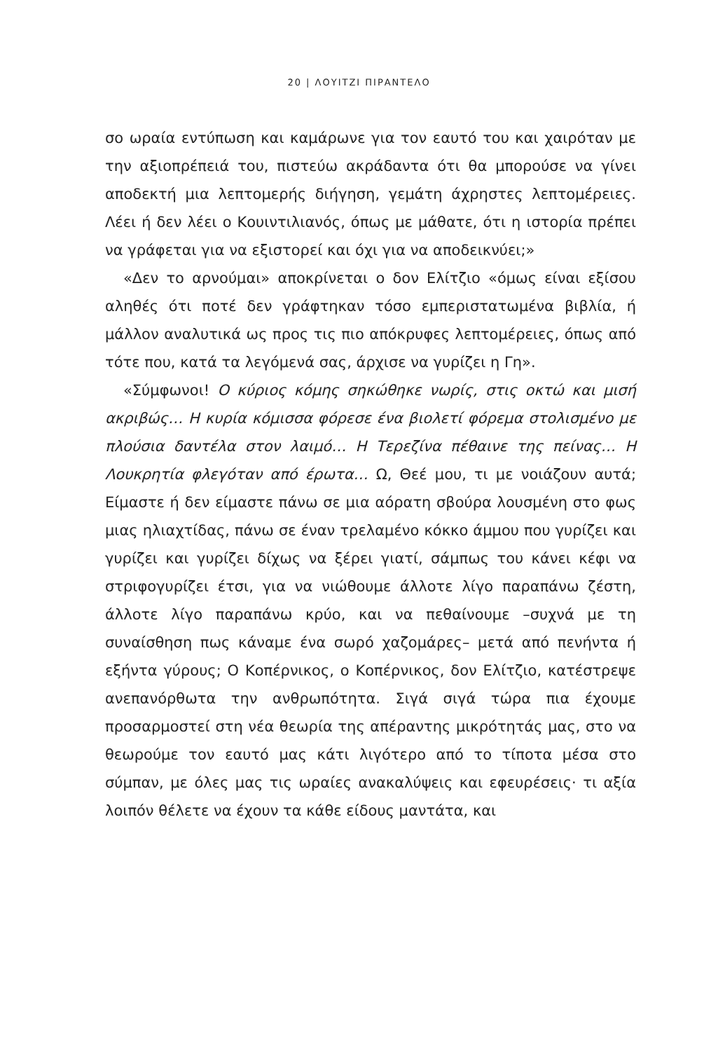20 | ΛΟΥΙΤΖΙ ΠΙΡΑΝΤΕΛΟ
σο ωραία εντύπωση και καμάρωνε για τον εαυτό του και χαιρόταν με την αξιοπρέπειά του, πιστεύω ακράδαντα ότι θα μπορούσε να γίνει αποδεκτή μια λεπτομερής διήγηση, γεμάτη άχρηστες λεπτομέρειες. Λέει ή δεν λέει ο Κουιντιλιανός, όπως με μάθατε, ότι η ιστορία πρέπει να γράφεται για να εξιστορεί και όχι για να αποδεικνύει;»
«Δεν το αρνούμαι» αποκρίνεται ο δον Ελίτζιο «όμως είναι εξίσου αληθές ότι ποτέ δεν γράφτηκαν τόσο εμπεριστατωμένα βιβλία, ή μάλλον αναλυτικά ως προς τις πιο απόκρυφες λεπτομέρειες, όπως από τότε που, κατά τα λεγόμενά σας, άρχισε να γυρίζει η Γη».
«Σύμφωνοι! Ο κύριος κόμης σηκώθηκε νωρίς, στις οκτώ και μισή ακριβώς… Η κυρία κόμισσα φόρεσε ένα βιολετί φόρεμα στολισμένο με πλούσια δαντέλα στον λαιμό… Η Τερεζίνα πέθαινε της πείνας… Η Λουκρητία φλεγόταν από έρωτα… Ω, Θεέ μου, τι με νοιάζουν αυτά; Είμαστε ή δεν είμαστε πάνω σε μια αόρατη σβούρα λουσμένη στο φως μιας ηλιαχτίδας, πάνω σε έναν τρελαμένο κόκκο άμμου που γυρίζει και γυρίζει και γυρίζει δίχως να ξέρει γιατί, σάμπως του κάνει κέφι να στριφογυρίζει έτσι, για να νιώθουμε άλλοτε λίγο παραπάνω ζέστη, άλλοτε λίγο παραπάνω κρύο, και να πεθαίνουμε –συχνά με τη συναίσθηση πως κάναμε ένα σωρό χαζομάρες– μετά από πενήντα ή εξήντα γύρους; Ο Κοπέρνικος, ο Κοπέρνικος, δον Ελίτζιο, κατέστρεψε ανεπανόρθωτα την ανθρωπότητα. Σιγά σιγά τώρα πια έχουμε προσαρμοστεί στη νέα θεωρία της απέραντης μικρότητάς μας, στο να θεωρούμε τον εαυτό μας κάτι λιγότερο από το τίποτα μέσα στο σύμπαν, με όλες μας τις ωραίες ανακαλύψεις και εφευρέσεις· τι αξία λοιπόν θέλετε να έχουν τα κάθε είδους μαντάτα, και